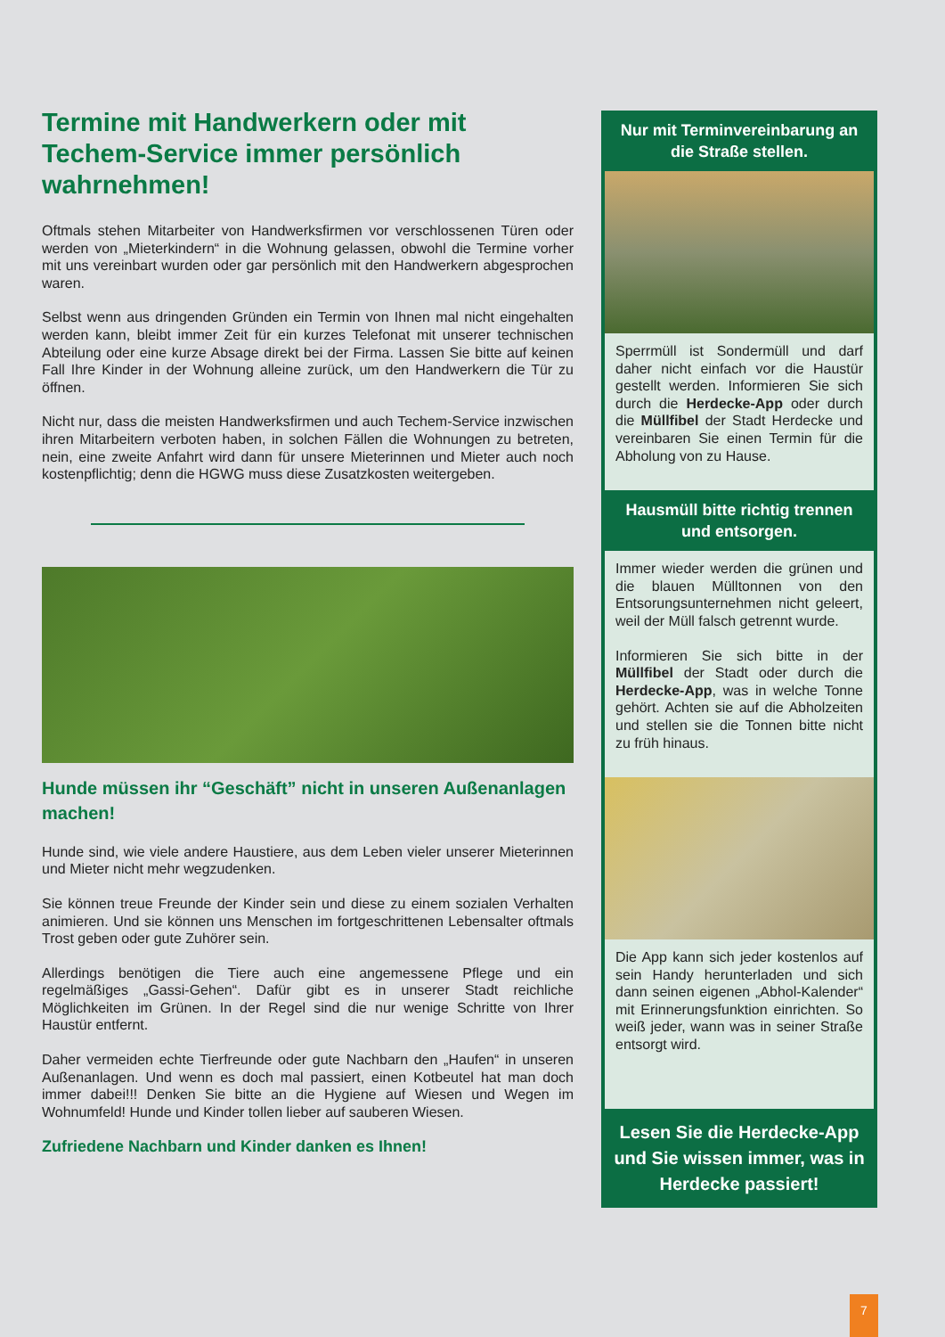Termine mit Handwerkern oder mit Techem-Service immer persönlich wahrnehmen!
Oftmals stehen Mitarbeiter von Handwerksfirmen vor verschlossenen Türen oder werden von „Mieterkindern“ in die Wohnung gelassen, obwohl die Termine vorher mit uns vereinbart wurden oder gar persönlich mit den Handwerkern abgesprochen waren.
Selbst wenn aus dringenden Gründen ein Termin von Ihnen mal nicht eingehalten werden kann, bleibt immer Zeit für ein kurzes Telefonat mit unserer technischen Abteilung oder eine kurze Absage direkt bei der Firma. Lassen Sie bitte auf keinen Fall Ihre Kinder in der Wohnung alleine zurück, um den Handwerkern die Tür zu öffnen.
Nicht nur, dass die meisten Handwerksfirmen und auch Techem-Service inzwischen ihren Mitarbeitern verboten haben, in solchen Fällen die Wohnungen zu betreten, nein, eine zweite Anfahrt wird dann für unsere Mieterinnen und Mieter auch noch kostenpflichtig; denn die HGWG muss diese Zusatzkosten weitergeben.
Hunde müssen ihr “Geschäft” nicht in unseren Außenanlagen machen!
Hunde sind, wie viele andere Haustiere, aus dem Leben vieler unserer Mieterinnen und Mieter nicht mehr wegzudenken.
Sie können treue Freunde der Kinder sein und diese zu einem sozialen Verhalten animieren. Und sie können uns Menschen im fortgeschrittenen Lebensalter oftmals Trost geben oder gute Zuhörer sein.
Allerdings benötigen die Tiere auch eine angemessene Pflege und ein regelmäßiges „Gassi-Gehen“. Dafür gibt es in unserer Stadt reichliche Möglichkeiten im Grünen. In der Regel sind die nur wenige Schritte von Ihrer Haustür entfernt.
Daher vermeiden echte Tierfreunde oder gute Nachbarn den „Haufen“ in unseren Außenanlagen. Und wenn es doch mal passiert, einen Kotbeutel hat man doch immer dabei!!! Denken Sie bitte an die Hygiene auf Wiesen und Wegen im Wohnumfeld! Hunde und Kinder tollen lieber auf sauberen Wiesen.
Zufriedene Nachbarn und Kinder danken es Ihnen!
Nur mit Terminvereinbarung an die Straße stellen.
Sperrmüll ist Sondermüll und darf daher nicht einfach vor die Haustür gestellt werden. Informieren Sie sich durch die Herdecke-App oder durch die Müllfibel der Stadt Herdecke und vereinbaren Sie einen Termin für die Abholung von zu Hause.
Hausmüll bitte richtig trennen und entsorgen.
Immer wieder werden die grünen und die blauen Mülltonnen von den Entsorungsunternehmen nicht geleert, weil der Müll falsch getrennt wurde.
Informieren Sie sich bitte in der Müllfibel der Stadt oder durch die Herdecke-App, was in welche Tonne gehört. Achten sie auf die Abholzeiten und stellen sie die Tonnen bitte nicht zu früh hinaus.
Die App kann sich jeder kostenlos auf sein Handy herunterladen und sich dann seinen eigenen „Abhol-Kalender“ mit Erinnerungsfunktion einrichten. So weiß jeder, wann was in seiner Straße entsorgt wird.
Lesen Sie die Herdecke-App und Sie wissen immer, was in Herdecke passiert!
7